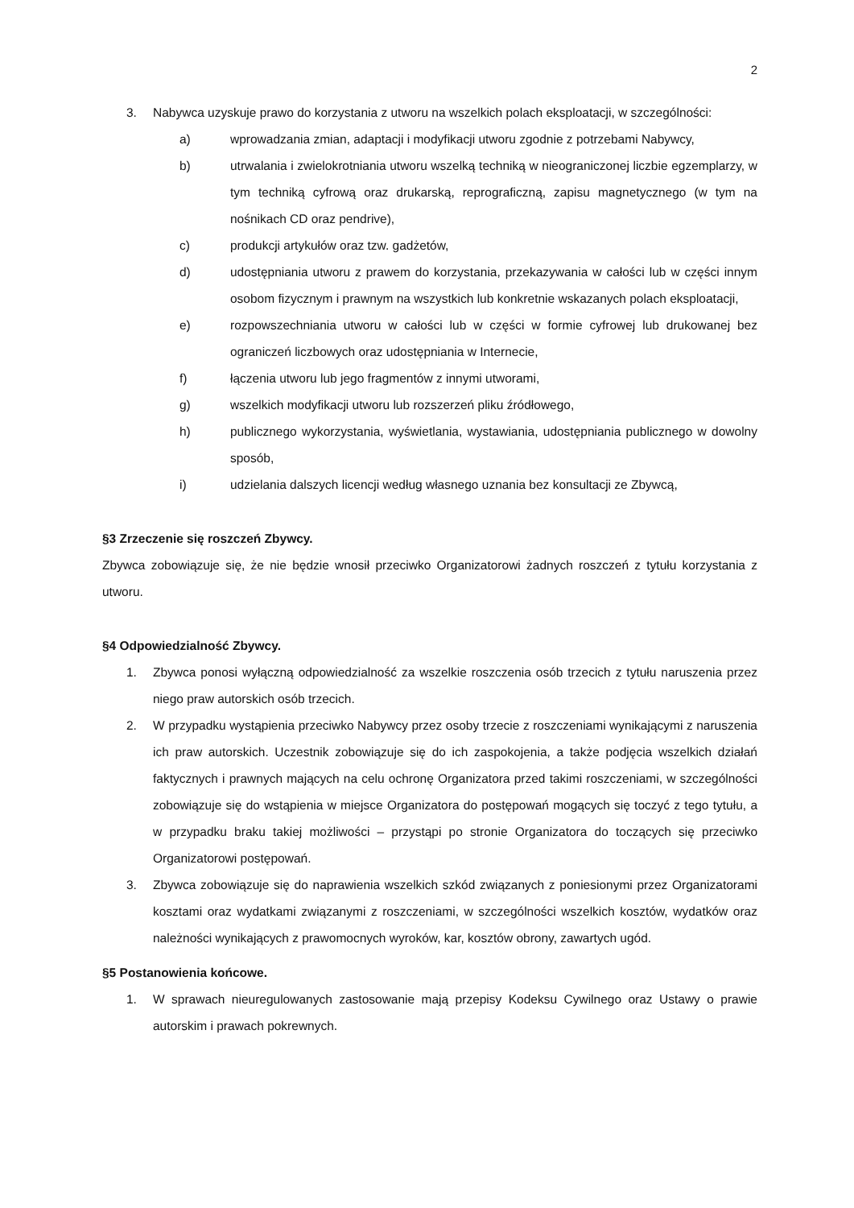2
3. Nabywca uzyskuje prawo do korzystania z utworu na wszelkich polach eksploatacji, w szczególności:
a) wprowadzania zmian, adaptacji i modyfikacji utworu zgodnie z potrzebami Nabywcy,
b) utrwalania i zwielokrotniania utworu wszelką techniką w nieograniczonej liczbie egzemplarzy, w tym techniką cyfrową oraz drukarską, reprograficzną, zapisu magnetycznego (w tym na nośnikach CD oraz pendrive),
c) produkcji artykułów oraz tzw. gadżetów,
d) udostępniania utworu z prawem do korzystania, przekazywania w całości lub w części innym osobom fizycznym i prawnym na wszystkich lub konkretnie wskazanych polach eksploatacji,
e) rozpowszechniania utworu w całości lub w części w formie cyfrowej lub drukowanej bez ograniczeń liczbowych oraz udostępniania w Internecie,
f) łączenia utworu lub jego fragmentów z innymi utworami,
g) wszelkich modyfikacji utworu lub rozszerzeń pliku źródłowego,
h) publicznego wykorzystania, wyświetlania, wystawiania, udostępniania publicznego w dowolny sposób,
i) udzielania dalszych licencji według własnego uznania bez konsultacji ze Zbywcą,
§3 Zrzeczenie się roszczeń Zbywcy.
Zbywca zobowiązuje się, że nie będzie wnosił przeciwko Organizatorowi żadnych roszczeń z tytułu korzystania z utworu.
§4 Odpowiedzialność Zbywcy.
1. Zbywca ponosi wyłączną odpowiedzialność za wszelkie roszczenia osób trzecich z tytułu naruszenia przez niego praw autorskich osób trzecich.
2. W przypadku wystąpienia przeciwko Nabywcy przez osoby trzecie z roszczeniami wynikającymi z naruszenia ich praw autorskich. Uczestnik zobowiązuje się do ich zaspokojenia, a także podjęcia wszelkich działań faktycznych i prawnych mających na celu ochronę Organizatora przed takimi roszczeniami, w szczególności zobowiązuje się do wstąpienia w miejsce Organizatora do postępowań mogących się toczyć z tego tytułu, a w przypadku braku takiej możliwości – przystąpi po stronie Organizatora do toczących się przeciwko Organizatorowi postępowań.
3. Zbywca zobowiązuje się do naprawienia wszelkich szkód związanych z poniesionymi przez Organizatorami kosztami oraz wydatkami związanymi z roszczeniami, w szczególności wszelkich kosztów, wydatków oraz należności wynikających z prawomocnych wyroków, kar, kosztów obrony, zawartych ugód.
§5 Postanowienia końcowe.
1. W sprawach nieuregulowanych zastosowanie mają przepisy Kodeksu Cywilnego oraz Ustawy o prawie autorskim i prawach pokrewnych.